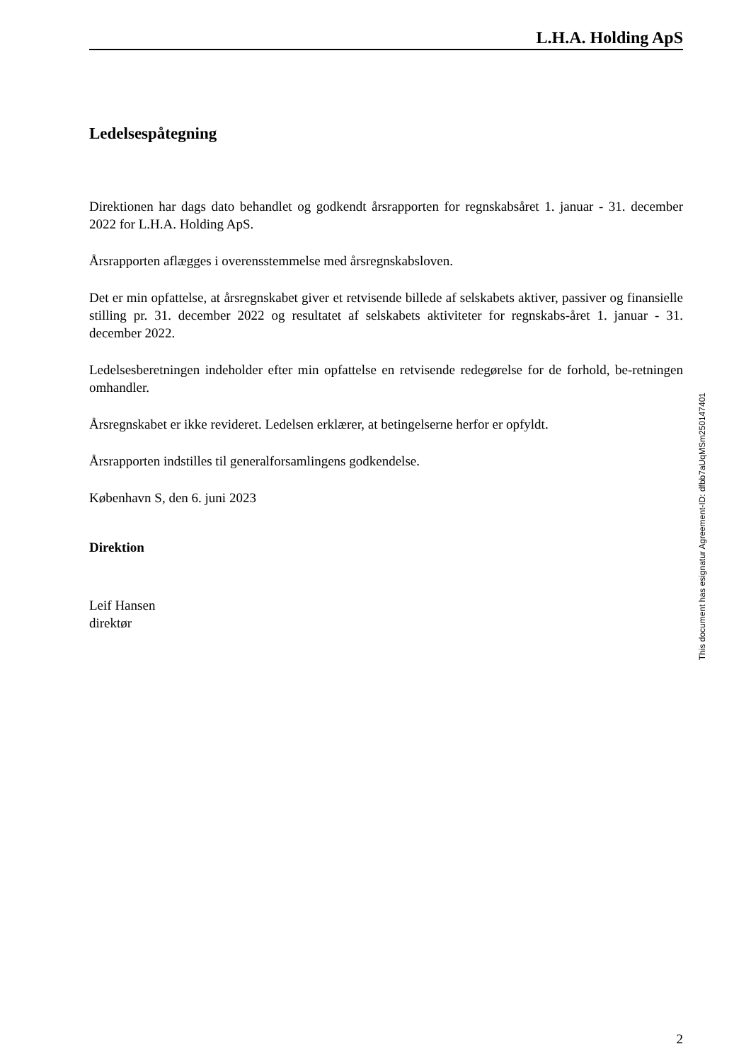L.H.A. Holding ApS
Ledelsespåtegning
Direktionen har dags dato behandlet og godkendt årsrapporten for regnskabsåret 1. januar - 31. december 2022 for L.H.A. Holding ApS.
Årsrapporten aflægges i overensstemmelse med årsregnskabsloven.
Det er min opfattelse, at årsregnskabet giver et retvisende billede af selskabets aktiver, passiver og finansielle stilling pr. 31. december 2022 og resultatet af selskabets aktiviteter for regnskabs-året 1. januar - 31. december 2022.
Ledelsesberetningen indeholder efter min opfattelse en retvisende redegørelse for de forhold, be-retningen omhandler.
Årsregnskabet er ikke revideret. Ledelsen erklærer, at betingelserne herfor er opfyldt.
Årsrapporten indstilles til generalforsamlingens godkendelse.
København S, den 6. juni 2023
Direktion
Leif Hansen
direktør
2
This document has esignatur Agreement-ID: dfbb7aUqMSm250147401